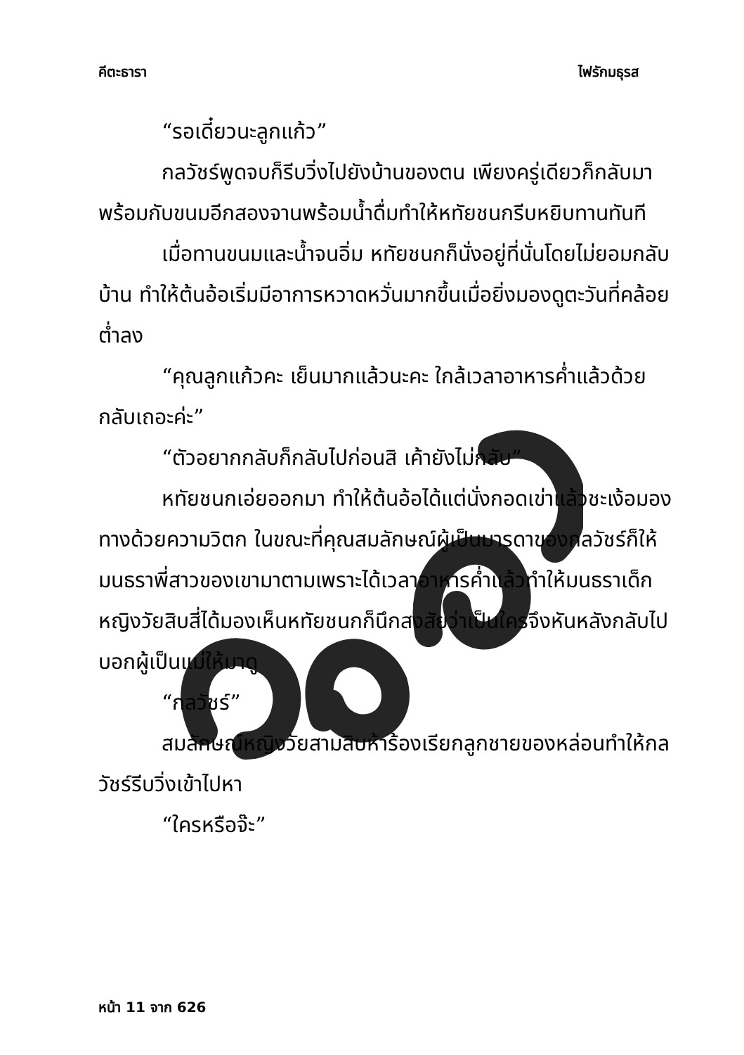คีตะธารา ไฟรักมธุรส
“รอเดี๋ยวนะลูกแก้ว”
กลวัชร์พูดจบก็รีบวิ่งไปยังบ้านของตน เพียงครู่เดียวก็กลับมาพร้อมกับขนมอีกสองจานพร้อมน้ำดื่มทำให้หทัยชนกรีบหยิบทานทันที
เมื่อทานขนมและน้ำจนอิ่ม หทัยชนกก็นั่งอยู่ที่นั่นโดยไม่ยอมกลับบ้าน ทำให้ต้นอ้อเริ่มมีอาการหวาดหวั่นมากขึ้นเมื่อยิ่งมองดูตะวันที่คล้อยต่ำลง
“คุณลูกแก้วคะ เย็นมากแล้วนะคะ ใกล้เวลาอาหารค่ำแล้วด้วย กลับเถอะค่ะ”
“ตัวอยากกลับก็กลับไปก่อนสิ เค้ายังไม่กลับ”
หทัยชนกเอ่ยออกมา ทำให้ต้นอ้อได้แต่นั่งกอดเข่าแล้วชะเง้อมองทางด้วยความวิตก ในขณะที่คุณสมลักษณ์ผู้เป็นมารดาของกลวัชร์ก็ให้มนธราพี่สาวของเขามาตามเพราะได้เวลาอาหารค่ำแล้วทำให้มนธราเด็กหญิงวัยสิบสี่ได้มองเห็นหทัยชนกก็นึกสงสัยว่าเป็นใครจึงหันหลังกลับไปบอกผู้เป็นแม่ให้มาดู
“กลวัชร์”
สมลักษณ์หญิงวัยสามสิบห้าร้องเรียกลูกชายของหล่อนทำให้กลวัชร์รีบวิ่งเข้าไปหา
“ใครหรือจ๊ะ”
หน้า 11 จาก 626